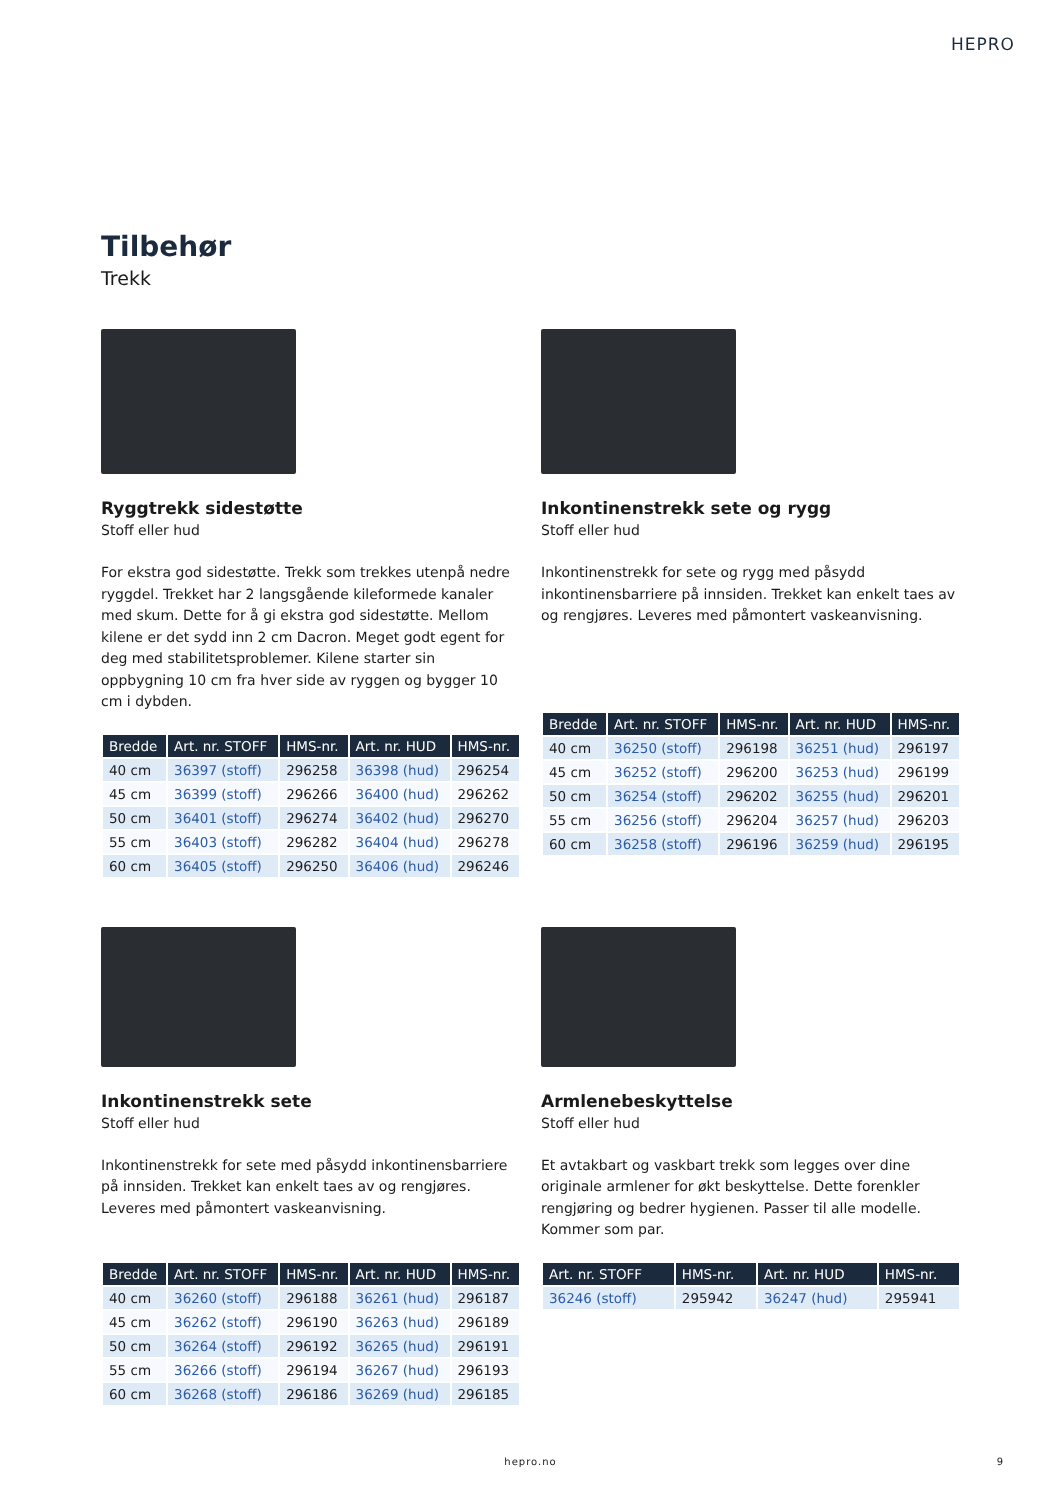HEPRO
Tilbehør
Trekk
Ryggtrekk sidestøtte
Stoff eller hud
For ekstra god sidestøtte. Trekk som trekkes utenpå nedre ryggdel. Trekket har 2 langsgående kileformede kanaler med skum. Dette for å gi ekstra god sidestøtte. Mellom kilene er det sydd inn 2 cm Dacron. Meget godt egent for deg med stabilitetsproblemer. Kilene starter sin oppbygning 10 cm fra hver side av ryggen og bygger 10 cm i dybden.
| Bredde | Art. nr. STOFF | HMS-nr. | Art. nr. HUD | HMS-nr. |
| --- | --- | --- | --- | --- |
| 40 cm | 36397 (stoff) | 296258 | 36398 (hud) | 296254 |
| 45 cm | 36399 (stoff) | 296266 | 36400 (hud) | 296262 |
| 50 cm | 36401 (stoff) | 296274 | 36402 (hud) | 296270 |
| 55 cm | 36403 (stoff) | 296282 | 36404 (hud) | 296278 |
| 60 cm | 36405 (stoff) | 296250 | 36406 (hud) | 296246 |
Inkontinenstrekk sete og rygg
Stoff eller hud
Inkontinenstrekk for sete og rygg med påsydd inkontinensbarriere på innsiden. Trekket kan enkelt taes av og rengjøres. Leveres med påmontert vaskeanvisning.
| Bredde | Art. nr. STOFF | HMS-nr. | Art. nr. HUD | HMS-nr. |
| --- | --- | --- | --- | --- |
| 40 cm | 36250 (stoff) | 296198 | 36251 (hud) | 296197 |
| 45 cm | 36252 (stoff) | 296200 | 36253 (hud) | 296199 |
| 50 cm | 36254 (stoff) | 296202 | 36255 (hud) | 296201 |
| 55 cm | 36256 (stoff) | 296204 | 36257 (hud) | 296203 |
| 60 cm | 36258 (stoff) | 296196 | 36259 (hud) | 296195 |
Inkontinenstrekk sete
Stoff eller hud
Inkontinenstrekk for sete med påsydd inkontinensbarriere på innsiden. Trekket kan enkelt taes av og rengjøres. Leveres med påmontert vaskeanvisning.
| Bredde | Art. nr. STOFF | HMS-nr. | Art. nr. HUD | HMS-nr. |
| --- | --- | --- | --- | --- |
| 40 cm | 36260 (stoff) | 296188 | 36261 (hud) | 296187 |
| 45 cm | 36262 (stoff) | 296190 | 36263 (hud) | 296189 |
| 50 cm | 36264 (stoff) | 296192 | 36265 (hud) | 296191 |
| 55 cm | 36266 (stoff) | 296194 | 36267 (hud) | 296193 |
| 60 cm | 36268 (stoff) | 296186 | 36269 (hud) | 296185 |
Armlenebeskyttelse
Stoff eller hud
Et avtakbart og vaskbart trekk som legges over dine originale armlener for økt beskyttelse. Dette forenkler rengjøring og bedrer hygienen. Passer til alle modelle. Kommer som par.
| Art. nr. STOFF | HMS-nr. | Art. nr. HUD | HMS-nr. |
| --- | --- | --- | --- |
| 36246 (stoff) | 295942 | 36247 (hud) | 295941 |
hepro.no 9